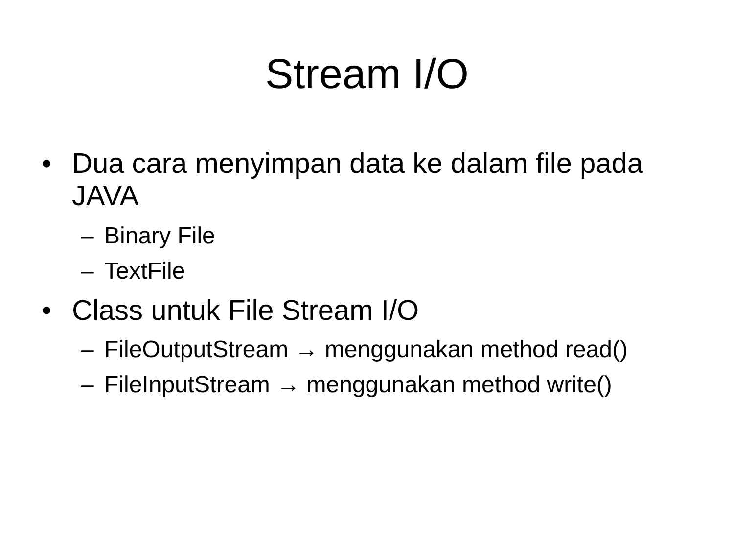Stream I/O
• Dua cara menyimpan data ke dalam file pada JAVA
– Binary File
– TextFile
• Class untuk File Stream I/O
– FileOutputStream → menggunakan method read()
– FileInputStream → menggunakan method write()